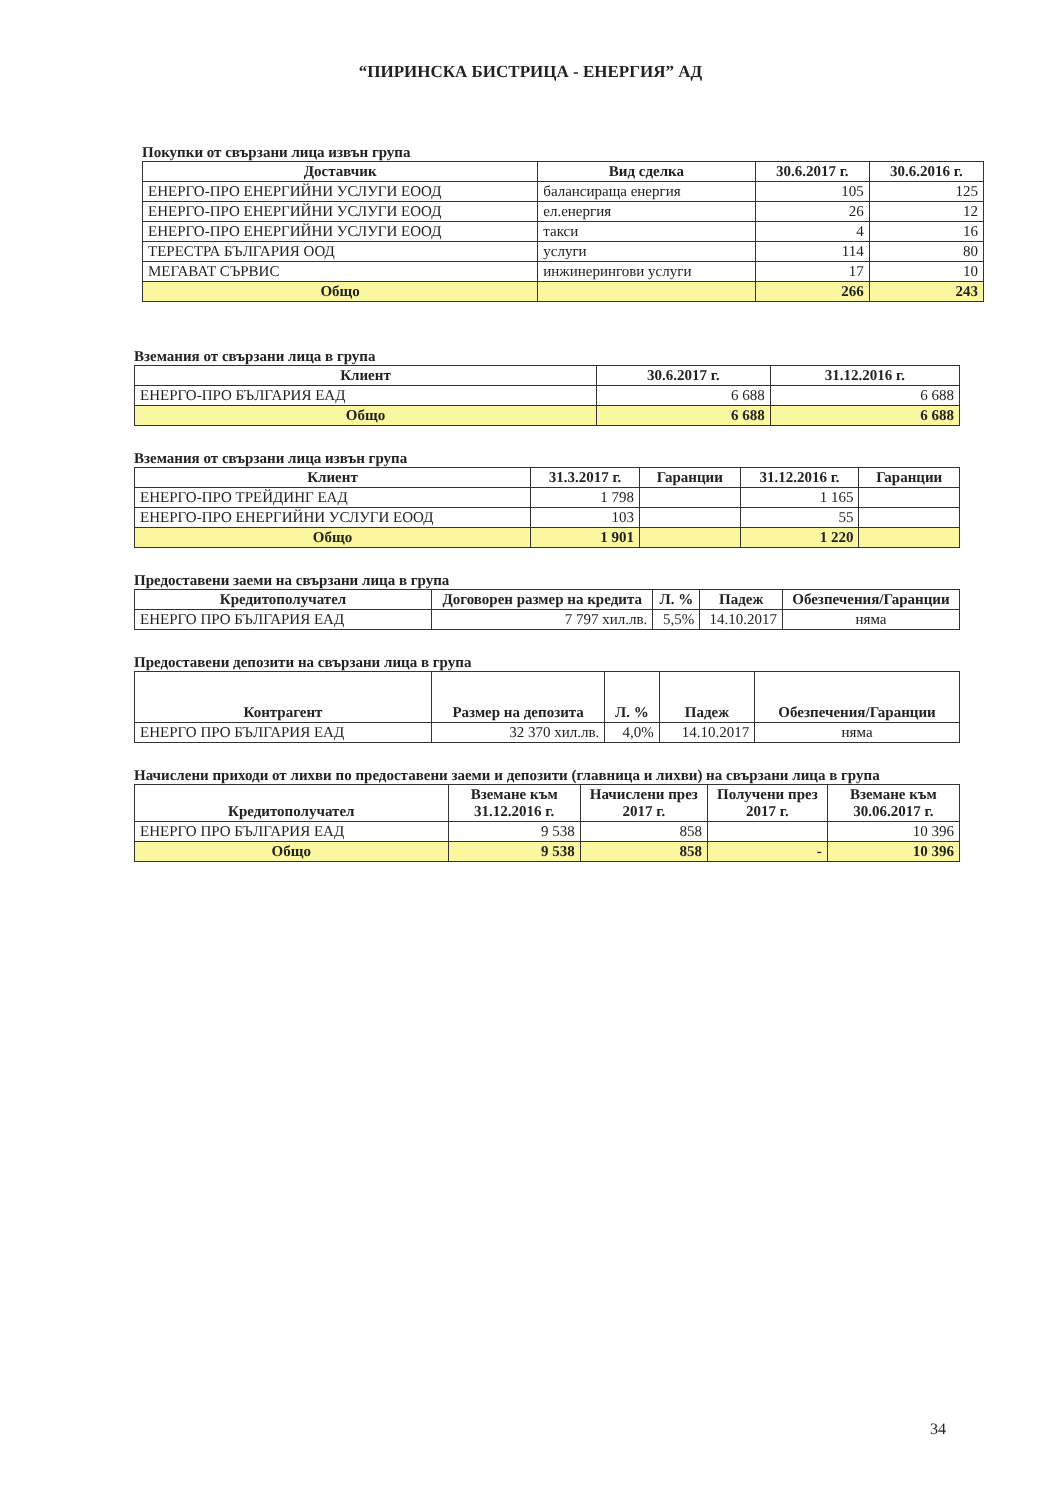“ПИРИНСКА БИСТРИЦА - ЕНЕРГИЯ” АД
Покупки от свързани лица извън група
| Доставчик | Вид сделка | 30.6.2017 г. | 30.6.2016 г. |
| --- | --- | --- | --- |
| ЕНЕРГО-ПРО ЕНЕРГИЙНИ УСЛУГИ ЕООД | балансираща енергия | 105 | 125 |
| ЕНЕРГО-ПРО ЕНЕРГИЙНИ УСЛУГИ ЕООД | ел.енергия | 26 | 12 |
| ЕНЕРГО-ПРО ЕНЕРГИЙНИ УСЛУГИ ЕООД | такси | 4 | 16 |
| ТЕРЕСТРА БЪЛГАРИЯ ООД | услуги | 114 | 80 |
| МЕГАВАТ СЪРВИС | инжинерингови услуги | 17 | 10 |
| Общо | | 266 | 243 |
Вземания от свързани лица в група
| Клиент | 30.6.2017 г. | 31.12.2016 г. |
| --- | --- | --- |
| ЕНЕРГО-ПРО БЪЛГАРИЯ ЕАД | 6 688 | 6 688 |
| Общо | 6 688 | 6 688 |
Вземания от свързани лица извън група
| Клиент | 31.3.2017 г. | Гаранции | 31.12.2016 г. | Гаранции |
| --- | --- | --- | --- | --- |
| ЕНЕРГО-ПРО ТРЕЙДИНГ ЕАД | 1 798 | | 1 165 | |
| ЕНЕРГО-ПРО ЕНЕРГИЙНИ УСЛУГИ ЕООД | 103 | | 55 | |
| Общо | 1 901 | | 1 220 | |
Предоставени заеми на свързани лица в група
| Кредитополучател | Договорен размер на кредита | Л. % | Падеж | Обезпечения/Гаранции |
| --- | --- | --- | --- | --- |
| ЕНЕРГО ПРО БЪЛГАРИЯ ЕАД | 7 797 хил.лв. | 5,5% | 14.10.2017 | няма |
Предоставени депозити на свързани лица в група
| Контрагент | Размер на депозита | Л. % | Падеж | Обезпечения/Гаранции |
| --- | --- | --- | --- | --- |
| ЕНЕРГО ПРО БЪЛГАРИЯ ЕАД | 32 370 хил.лв. | 4,0% | 14.10.2017 | няма |
Начислени приходи от лихви по предоставени заеми и депозити (главница и лихви) на свързани лица в група
| Кредитополучател | Вземане към 31.12.2016 г. | Начислени през 2017 г. | Получени през 2017 г. | Вземане към 30.06.2017 г. |
| --- | --- | --- | --- | --- |
| ЕНЕРГО ПРО БЪЛГАРИЯ ЕАД | 9 538 | 858 | | 10 396 |
| Общо | 9 538 | 858 | - | 10 396 |
34